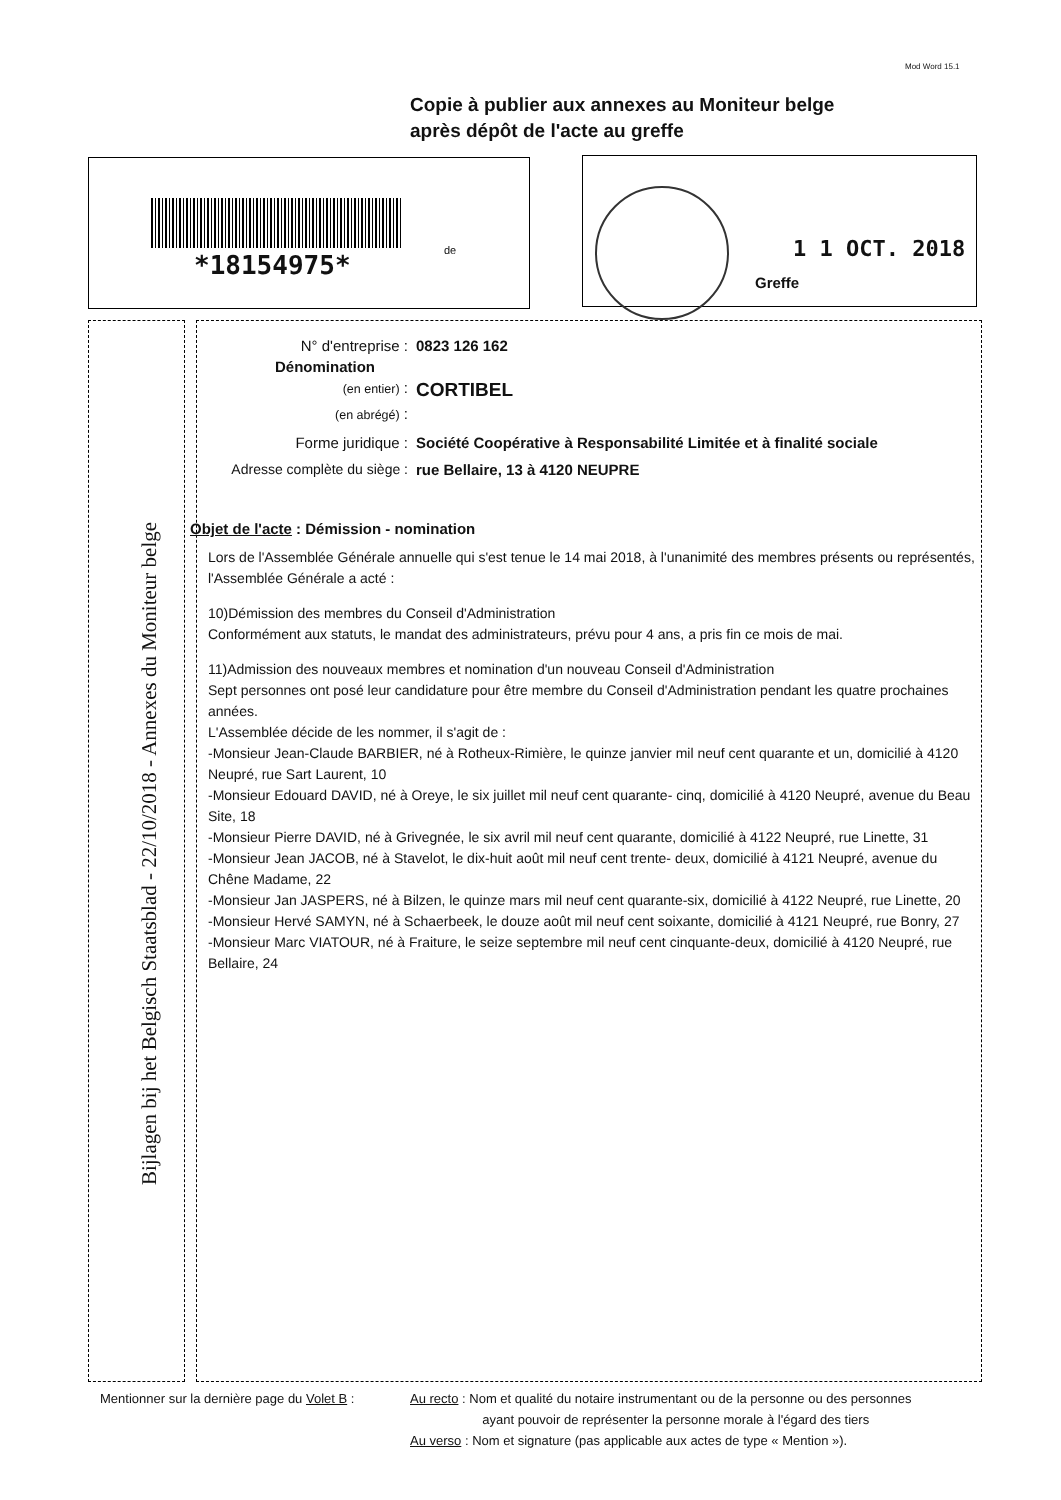Mod Word 15.1
Copie à publier aux annexes au Moniteur belge
après dépôt de l'acte au greffe
*18154975* de
1 1 OCT. 2018
Greffe
Bijlagen bij het Belgisch Staatsblad - 22/10/2018 - Annexes du Moniteur belge
N° d'entreprise : 0823 126 162
Dénomination
(en entier) : CORTIBEL
(en abrégé) :
Forme juridique : Société Coopérative à Responsabilité Limitée et à finalité sociale
Adresse complète du siège : rue Bellaire, 13 à 4120 NEUPRE
Objet de l'acte : Démission - nomination
Lors de l'Assemblée Générale annuelle qui s'est tenue le 14 mai 2018, à l'unanimité des membres présents ou représentés, l'Assemblée Générale a acté :
10)Démission des membres du Conseil d'Administration
Conformément aux statuts, le mandat des administrateurs, prévu pour 4 ans, a pris fin ce mois de mai.
11)Admission des nouveaux membres et nomination d'un nouveau Conseil d'Administration
Sept personnes ont posé leur candidature pour être membre du Conseil d'Administration pendant les quatre prochaines années.
L'Assemblée décide de les nommer, il s'agit de :
-Monsieur Jean-Claude BARBIER, né à Rotheux-Rimière, le quinze janvier mil neuf cent quarante et un, domicilié à 4120 Neupré, rue Sart Laurent, 10
-Monsieur Edouard DAVID, né à Oreye, le six juillet mil neuf cent quarante- cinq, domicilié à 4120 Neupré, avenue du Beau Site, 18
-Monsieur Pierre DAVID, né à Grivegnée, le six avril mil neuf cent quarante, domicilié à 4122 Neupré, rue Linette, 31
-Monsieur Jean JACOB, né à Stavelot, le dix-huit août mil neuf cent trente- deux, domicilié à 4121 Neupré, avenue du Chêne Madame, 22
-Monsieur Jan JASPERS, né à Bilzen, le quinze mars mil neuf cent quarante-six, domicilié à 4122 Neupré, rue Linette, 20
-Monsieur Hervé SAMYN, né à Schaerbeek, le douze août mil neuf cent soixante, domicilié à 4121 Neupré, rue Bonry, 27
-Monsieur Marc VIATOUR, né à Fraiture, le seize septembre mil neuf cent cinquante-deux, domicilié à 4120 Neupré, rue Bellaire, 24
Mentionner sur la dernière page du Volet B : Au recto : Nom et qualité du notaire instrumentant ou de la personne ou des personnes
ayant pouvoir de représenter la personne morale à l'égard des tiers
Au verso : Nom et signature (pas applicable aux actes de type « Mention »).